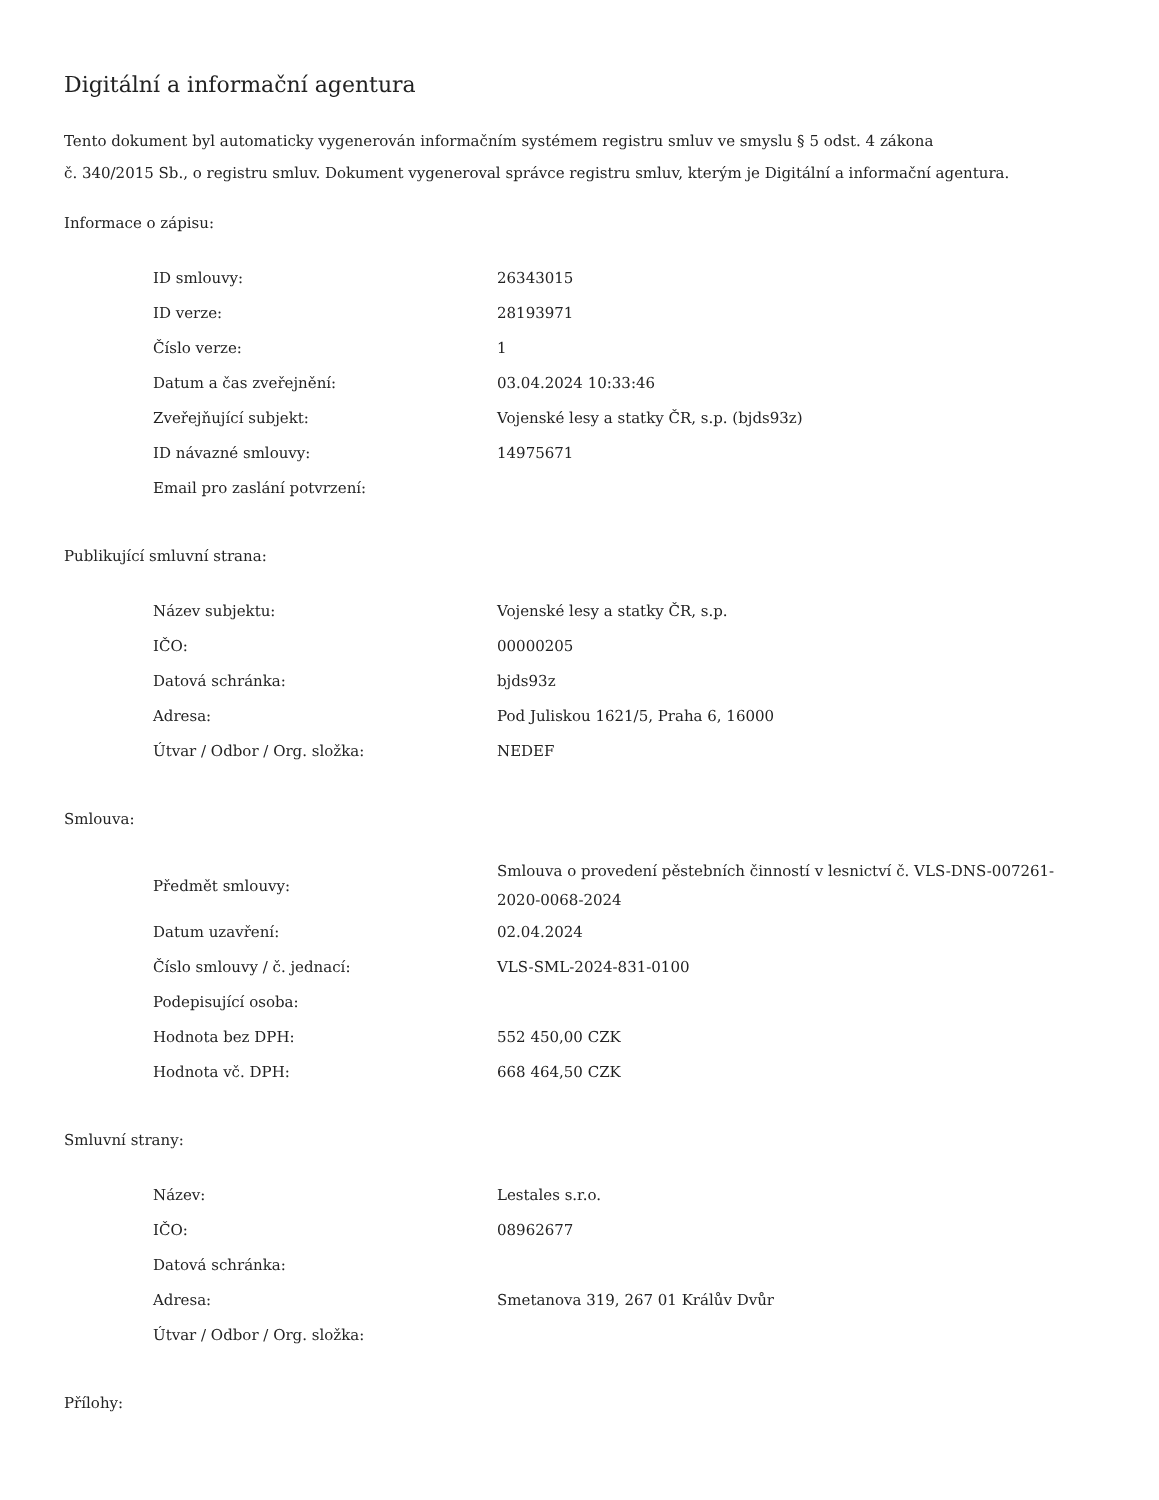Digitální a informační agentura
Tento dokument byl automaticky vygenerován informačním systémem registru smluv ve smyslu § 5 odst. 4 zákona
č. 340/2015 Sb., o registru smluv. Dokument vygeneroval správce registru smluv, kterým je Digitální a informační agentura.
Informace o zápisu:
| ID smlouvy: | 26343015 |
| ID verze: | 28193971 |
| Číslo verze: | 1 |
| Datum a čas zveřejnění: | 03.04.2024 10:33:46 |
| Zveřejňující subjekt: | Vojenské lesy a statky ČR, s.p. (bjds93z) |
| ID návazné smlouvy: | 14975671 |
| Email pro zaslání potvrzení: | |
Publikující smluvní strana:
| Název subjektu: | Vojenské lesy a statky ČR, s.p. |
| IČO: | 00000205 |
| Datová schránka: | bjds93z |
| Adresa: | Pod Juliskou 1621/5, Praha 6, 16000 |
| Útvar / Odbor / Org. složka: | NEDEF |
Smlouva:
| Předmět smlouvy: | Smlouva o provedení pěstebních činností v lesnictví č. VLS-DNS-007261-2020-0068-2024 |
| Datum uzavření: | 02.04.2024 |
| Číslo smlouvy / č. jednací: | VLS-SML-2024-831-0100 |
| Podepisující osoba: | |
| Hodnota bez DPH: | 552 450,00 CZK |
| Hodnota vč. DPH: | 668 464,50 CZK |
Smluvní strany:
| Název: | Lestales s.r.o. |
| IČO: | 08962677 |
| Datová schránka: | |
| Adresa: | Smetanova 319, 267 01 Králův Dvůr |
| Útvar / Odbor / Org. složka: | |
Přílohy: